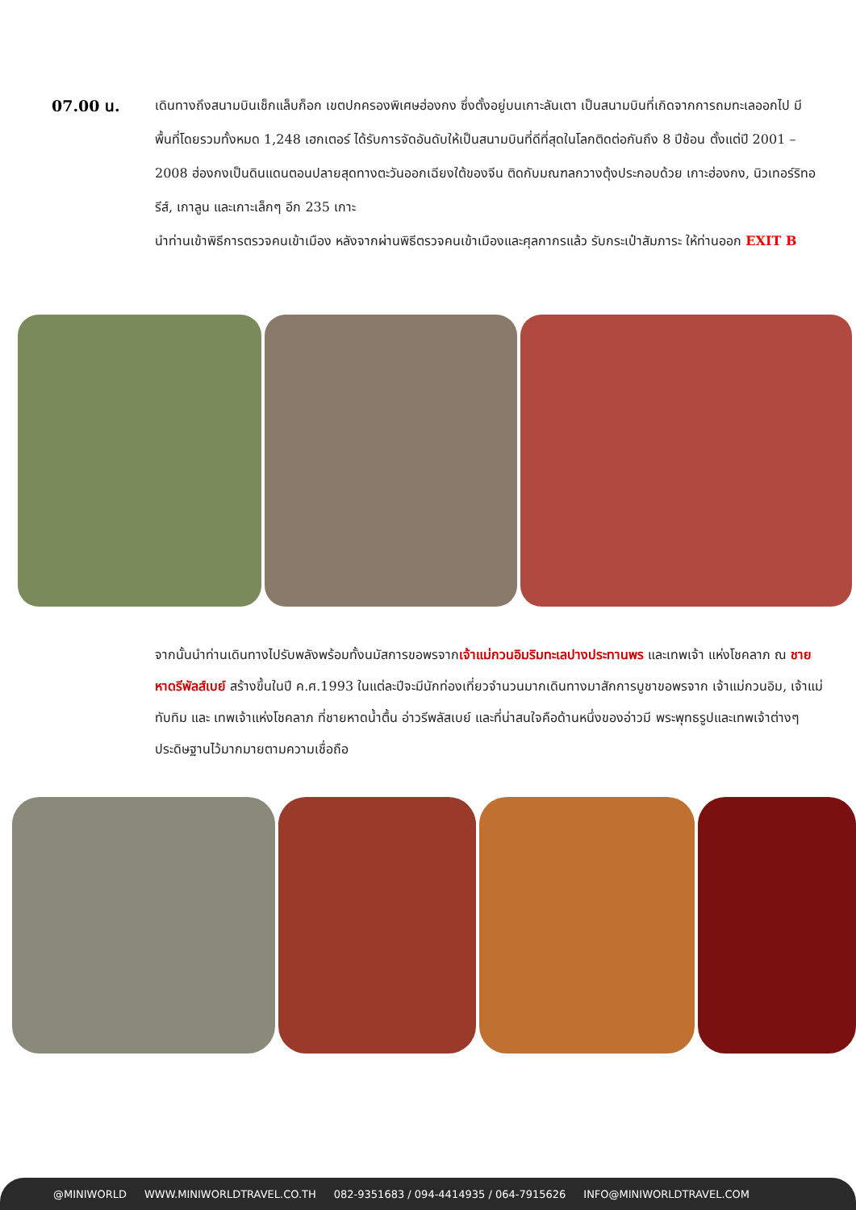07.00 น.
เดินทางถึงสนามบินเช็กแล็บก็อก เขตปกครองพิเศษฮ่องกง ซึ่งตั้งอยู่บนเกาะลันเตา เป็นสนามบินที่เกิดจากการถมทะเลออกไป มีพื้นที่โดยรวมทั้งหมด 1,248 เฮกเตอร์ ได้รับการจัดอันดับให้เป็นสนามบินที่ดีที่สุดในโลกติดต่อกันถึง 8 ปีซ้อน ตั้งแต่ปี 2001 – 2008 ฮ่องกงเป็นดินแดนตอนปลายสุดทางตะวันออกเฉียงใต้ของจีน ติดกับมณฑลกวางตุ้งประกอบด้วย เกาะฮ่องกง, นิวเทอร์ริทอรีส์, เกาลูน และเกาะเล็กๆ อีก 235 เกาะ
นำท่านเข้าพิธีการตรวจคนเข้าเมือง หลังจากผ่านพิธีตรวจคนเข้าเมืองและศุลกากรแล้ว รับกระเป๋าสัมภาระ ให้ท่านออก EXIT B
จากนั้นนำท่านเดินทางไปรับพลังพร้อมทั้งนมัสการขอพรจากเจ้าแม่กวนอิมริมทะเลปางประทานพร และเทพเจ้า แห่งโชคลาภ ณ ชายหาดรีพัลส์เบย์ สร้างขึ้นในปี ค.ศ.1993 ในแต่ละปีจะมีนักท่องเที่ยวจำนวนมากเดินทางมาสักการบูชาขอพรจาก เจ้าแม่กวนอิม, เจ้าแม่ทับทิม และ เทพเจ้าแห่งโชคลาภ ที่ชายหาดน้ำตื้น อ่าวรีพลัสเบย์ และที่น่าสนใจคือด้านหนึ่งของอ่าวมี พระพุทธรูปและเทพเจ้าต่างๆประดิษฐานไว้มากมายตามความเชื่อถือ
@MINIWORLD WWW.MINIWORLDTRAVEL.CO.TH 082-9351683 / 094-4414935 / 064-7915626 INFO@MINIWORLDTRAVEL.COM